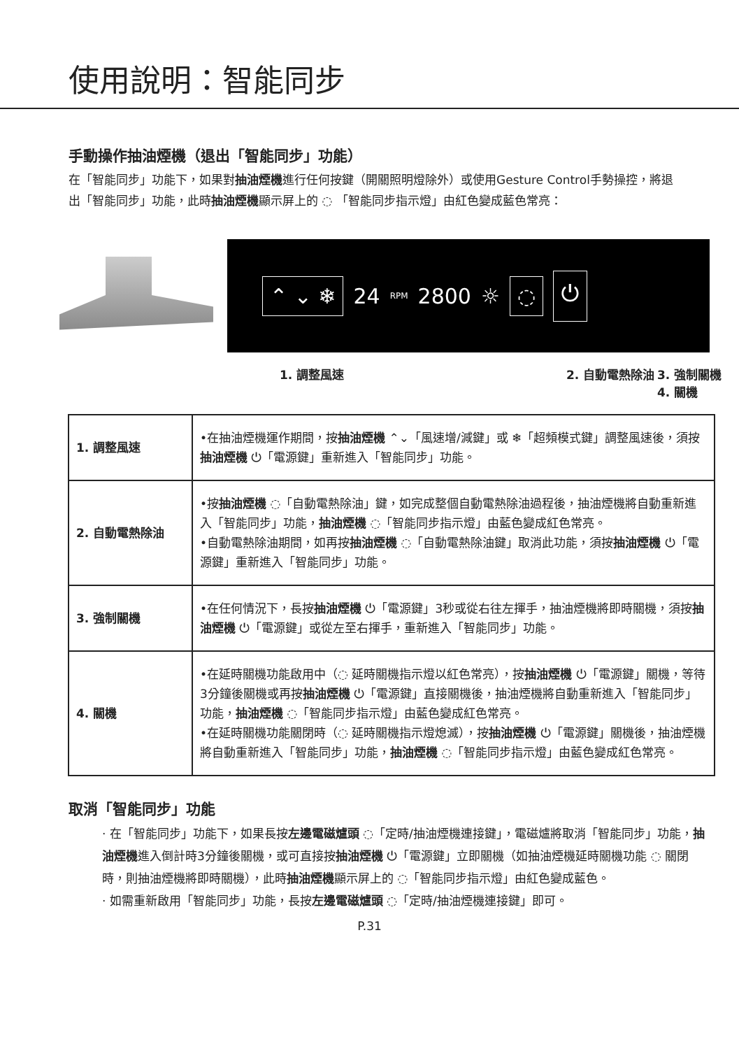使用說明：智能同步
手動操作抽油煙機（退出「智能同步」功能）
在「智能同步」功能下，如果對抽油煙機進行任何按鍵（開關照明燈除外）或使用Gesture Control手勢操控，將退出「智能同步」功能，此時抽油煙機顯示屏上的 ◌ 「智能同步指示燈」由紅色變成藍色常亮：
⌃ ⌄ ❄ 24 RPM 2800 ☼ ◌ ⏻
1. 調整風速 2. 自動電熱除油 3. 強制關機
4. 關機
| 1. 調整風速 | •在抽油煙機運作期間，按 抽油煙機 ⌃⌄「風速增/減鍵」或 ❄「超頻模式鍵」調整風速後，須按 抽油煙機 ⏻「電源鍵」重新進入「智能同步」功能。 |
| 2. 自動電熱除油 | •按 抽油煙機 ◌「自動電熱除油」鍵，如完成整個自動電熱除油過程後，抽油煙機將自動重新進入「智能同步」功能， 抽油煙機 ◌「智能同步指示燈」由藍色變成紅色常亮。 •自動電熱除油期間，如再按 抽油煙機 ◌「自動電熱除油鍵」取消此功能，須按 抽油煙機 ⏻「電源鍵」重新進入「智能同步」功能。 |
| 3. 強制關機 | •在任何情況下，長按 抽油煙機 ⏻「電源鍵」3秒或從右往左揮手，抽油煙機將即時關機，須按 抽油煙機 ⏻「電源鍵」或從左至右揮手，重新進入「智能同步」功能。 |
| 4. 關機 | •在延時關機功能啟用中（◌ 延時關機指示燈以紅色常亮），按 抽油煙機 ⏻「電源鍵」關機，等待3分鐘後關機或再按 抽油煙機 ⏻「電源鍵」直接關機後，抽油煙機將自動重新進入「智能同步」功能， 抽油煙機 ◌「智能同步指示燈」由藍色變成紅色常亮。 •在延時關機功能關閉時（◌ 延時關機指示燈熄滅），按 抽油煙機 ⏻「電源鍵」關機後，抽油煙機將自動重新進入「智能同步」功能， 抽油煙機 ◌「智能同步指示燈」由藍色變成紅色常亮。 |
取消「智能同步」功能
· 在「智能同步」功能下，如果長按左邊電磁爐頭 ◌「定時/抽油煙機連接鍵」，電磁爐將取消「智能同步」功能，抽油煙機進入倒計時3分鐘後關機，或可直接按抽油煙機 ⏻「電源鍵」立即關機（如抽油煙機延時關機功能 ◌ 關閉時，則抽油煙機將即時關機），此時抽油煙機顯示屏上的 ◌「智能同步指示燈」由紅色變成藍色。
· 如需重新啟用「智能同步」功能，長按左邊電磁爐頭 ◌「定時/抽油煙機連接鍵」即可。
P.31